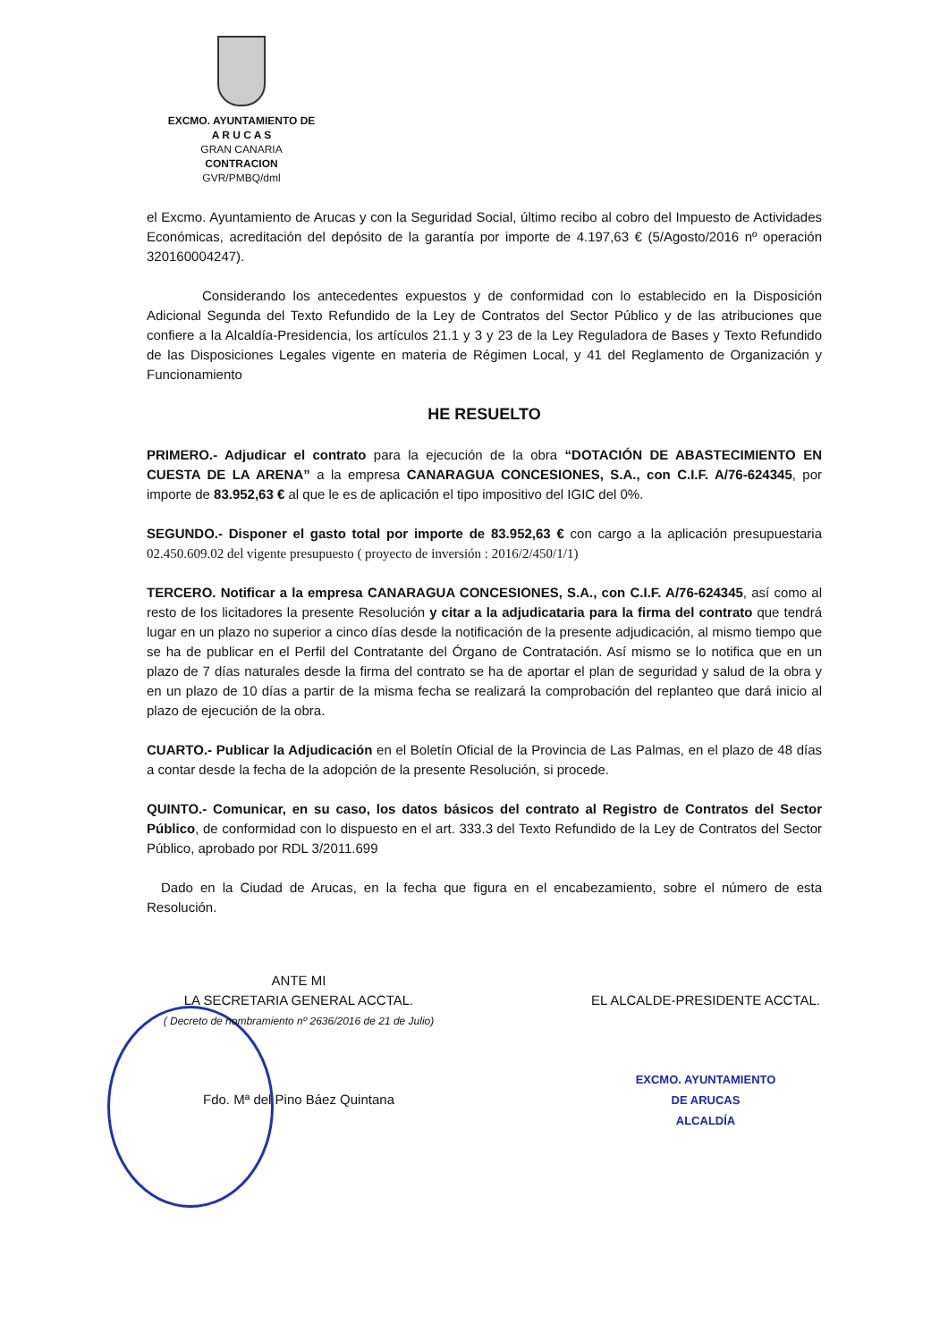EXCMO. AYUNTAMIENTO DE
A R U C A S
GRAN CANARIA
CONTRACION
GVR/PMBQ/dml
el Excmo. Ayuntamiento de Arucas y con la Seguridad Social, último recibo al cobro del Impuesto de Actividades Económicas, acreditación del depósito de la garantía por importe de 4.197,63 € (5/Agosto/2016 nº operación 320160004247).
Considerando los antecedentes expuestos y de conformidad con lo establecido en la Disposición Adicional Segunda del Texto Refundido de la Ley de Contratos del Sector Público y de las atribuciones que confiere a la Alcaldía-Presidencia, los artículos 21.1 y 3 y 23 de la Ley Reguladora de Bases y Texto Refundido de las Disposiciones Legales vigente en materia de Régimen Local, y 41 del Reglamento de Organización y Funcionamiento
HE RESUELTO
PRIMERO.- Adjudicar el contrato para la ejecución de la obra “DOTACIÓN DE ABASTECIMIENTO EN CUESTA DE LA ARENA” a la empresa CANARAGUA CONCESIONES, S.A., con C.I.F. A/76-624345, por importe de 83.952,63 € al que le es de aplicación el tipo impositivo del IGIC del 0%.
SEGUNDO.- Disponer el gasto total por importe de 83.952,63 € con cargo a la aplicación presupuestaria 02.450.609.02 del vigente presupuesto ( proyecto de inversión : 2016/2/450/1/1)
TERCERO. Notificar a la empresa CANARAGUA CONCESIONES, S.A., con C.I.F. A/76-624345, así como al resto de los licitadores la presente Resolución y citar a la adjudicataria para la firma del contrato que tendrá lugar en un plazo no superior a cinco días desde la notificación de la presente adjudicación, al mismo tiempo que se ha de publicar en el Perfil del Contratante del Órgano de Contratación. Así mismo se lo notifica que en un plazo de 7 días naturales desde la firma del contrato se ha de aportar el plan de seguridad y salud de la obra y en un plazo de 10 días a partir de la misma fecha se realizará la comprobación del replanteo que dará inicio al plazo de ejecución de la obra.
CUARTO.- Publicar la Adjudicación en el Boletín Oficial de la Provincia de Las Palmas, en el plazo de 48 días a contar desde la fecha de la adopción de la presente Resolución, si procede.
QUINTO.- Comunicar, en su caso, los datos básicos del contrato al Registro de Contratos del Sector Público, de conformidad con lo dispuesto en el art. 333.3 del Texto Refundido de la Ley de Contratos del Sector Público, aprobado por RDL 3/2011.699
Dado en la Ciudad de Arucas, en la fecha que figura en el encabezamiento, sobre el número de esta Resolución.
ANTE MI
LA SECRETARIA GENERAL ACCTAL.
( Decreto de nombramiento nº 2636/2016 de 21 de Julio)
Fdo. Mª del Pino Báez Quintana
EL ALCALDE-PRESIDENTE ACCTAL.
EXCMO. AYUNTAMIENTO
DE ARUCAS
ALCALDÍA